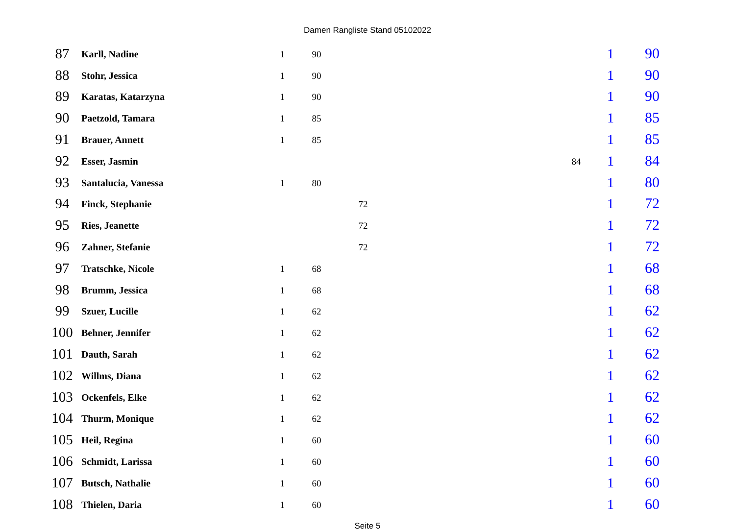Damen Rangliste Stand 05102022
| 87 | Karll, Nadine | 1 | 90 | | | | 1 | 90 |
| 88 | Stohr, Jessica | 1 | 90 | | | | 1 | 90 |
| 89 | Karatas, Katarzyna | 1 | 90 | | | | 1 | 90 |
| 90 | Paetzold, Tamara | 1 | 85 | | | | 1 | 85 |
| 91 | Brauer, Annett | 1 | 85 | | | | 1 | 85 |
| 92 | Esser, Jasmin | | | | | 84 | 1 | 84 |
| 93 | Santalucia, Vanessa | 1 | 80 | | | | 1 | 80 |
| 94 | Finck, Stephanie | | | 72 | | | 1 | 72 |
| 95 | Ries, Jeanette | | | 72 | | | 1 | 72 |
| 96 | Zahner, Stefanie | | | 72 | | | 1 | 72 |
| 97 | Tratschke, Nicole | 1 | 68 | | | | 1 | 68 |
| 98 | Brumm, Jessica | 1 | 68 | | | | 1 | 68 |
| 99 | Szuer, Lucille | 1 | 62 | | | | 1 | 62 |
| 100 | Behner, Jennifer | 1 | 62 | | | | 1 | 62 |
| 101 | Dauth, Sarah | 1 | 62 | | | | 1 | 62 |
| 102 | Willms, Diana | 1 | 62 | | | | 1 | 62 |
| 103 | Ockenfels, Elke | 1 | 62 | | | | 1 | 62 |
| 104 | Thurm, Monique | 1 | 62 | | | | 1 | 62 |
| 105 | Heil, Regina | 1 | 60 | | | | 1 | 60 |
| 106 | Schmidt, Larissa | 1 | 60 | | | | 1 | 60 |
| 107 | Butsch, Nathalie | 1 | 60 | | | | 1 | 60 |
| 108 | Thielen, Daria | 1 | 60 | | | | 1 | 60 |
Seite 5